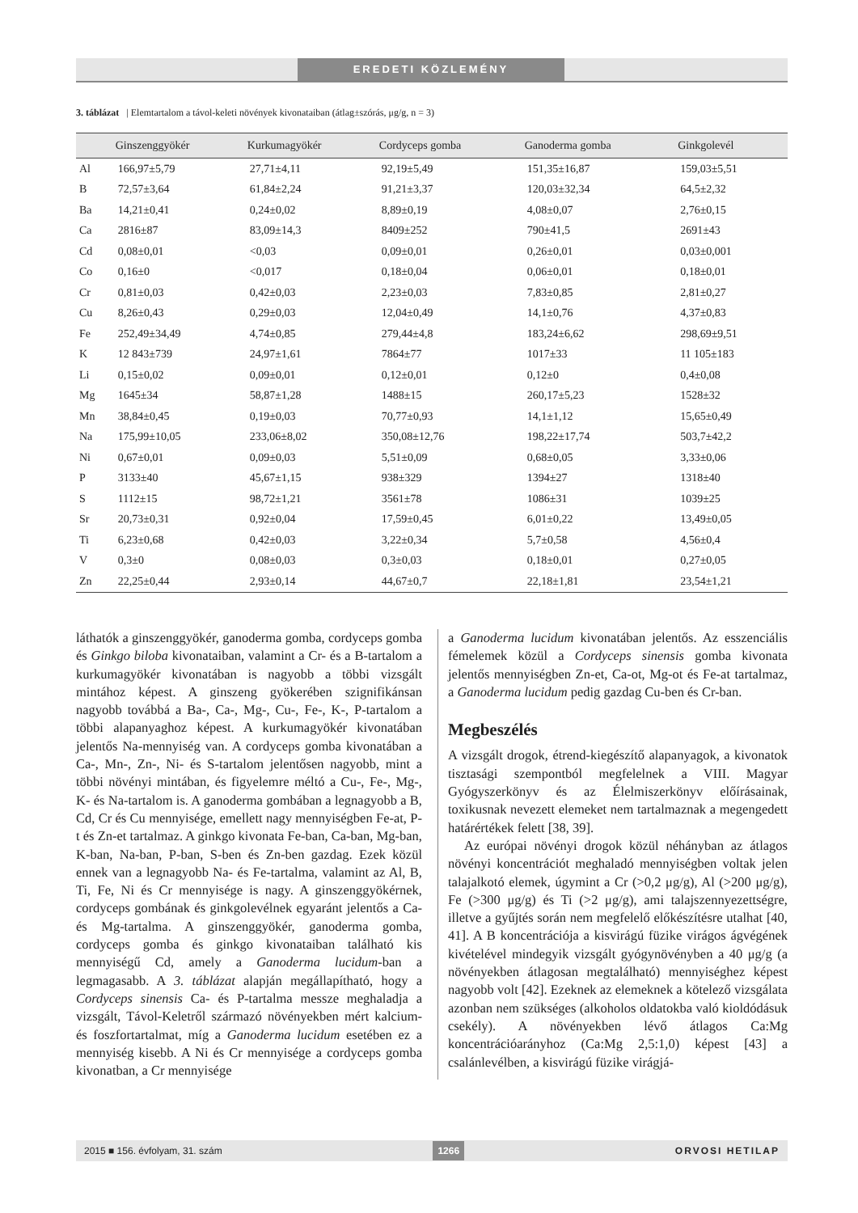EREDETI KÖZLEMÉNY
3. táblázat | Elemtartalom a távol-keleti növények kivonataiban (átlag±szórás, μg/g, n = 3)
| | Ginszenggyökér | Kurkumagyökér | Cordyceps gomba | Ganoderma gomba | Ginkgolevél |
| --- | --- | --- | --- | --- | --- |
| Al | 166,97±5,79 | 27,71±4,11 | 92,19±5,49 | 151,35±16,87 | 159,03±5,51 |
| B | 72,57±3,64 | 61,84±2,24 | 91,21±3,37 | 120,03±32,34 | 64,5±2,32 |
| Ba | 14,21±0,41 | 0,24±0,02 | 8,89±0,19 | 4,08±0,07 | 2,76±0,15 |
| Ca | 2816±87 | 83,09±14,3 | 8409±252 | 790±41,5 | 2691±43 |
| Cd | 0,08±0,01 | <0,03 | 0,09±0,01 | 0,26±0,01 | 0,03±0,001 |
| Co | 0,16±0 | <0,017 | 0,18±0,04 | 0,06±0,01 | 0,18±0,01 |
| Cr | 0,81±0,03 | 0,42±0,03 | 2,23±0,03 | 7,83±0,85 | 2,81±0,27 |
| Cu | 8,26±0,43 | 0,29±0,03 | 12,04±0,49 | 14,1±0,76 | 4,37±0,83 |
| Fe | 252,49±34,49 | 4,74±0,85 | 279,44±4,8 | 183,24±6,62 | 298,69±9,51 |
| K | 12 843±739 | 24,97±1,61 | 7864±77 | 1017±33 | 11 105±183 |
| Li | 0,15±0,02 | 0,09±0,01 | 0,12±0,01 | 0,12±0 | 0,4±0,08 |
| Mg | 1645±34 | 58,87±1,28 | 1488±15 | 260,17±5,23 | 1528±32 |
| Mn | 38,84±0,45 | 0,19±0,03 | 70,77±0,93 | 14,1±1,12 | 15,65±0,49 |
| Na | 175,99±10,05 | 233,06±8,02 | 350,08±12,76 | 198,22±17,74 | 503,7±42,2 |
| Ni | 0,67±0,01 | 0,09±0,03 | 5,51±0,09 | 0,68±0,05 | 3,33±0,06 |
| P | 3133±40 | 45,67±1,15 | 938±329 | 1394±27 | 1318±40 |
| S | 1112±15 | 98,72±1,21 | 3561±78 | 1086±31 | 1039±25 |
| Sr | 20,73±0,31 | 0,92±0,04 | 17,59±0,45 | 6,01±0,22 | 13,49±0,05 |
| Ti | 6,23±0,68 | 0,42±0,03 | 3,22±0,34 | 5,7±0,58 | 4,56±0,4 |
| V | 0,3±0 | 0,08±0,03 | 0,3±0,03 | 0,18±0,01 | 0,27±0,05 |
| Zn | 22,25±0,44 | 2,93±0,14 | 44,67±0,7 | 22,18±1,81 | 23,54±1,21 |
láthatók a ginszenggyökér, ganoderma gomba, cordyceps gomba és Ginkgo biloba kivonataiban, valamint a Cr- és a B-tartalom a kurkumagyökér kivonatában is nagyobb a többi vizsgált mintához képest. A ginszeng gyökerében szignifikánsan nagyobb továbbá a Ba-, Ca-, Mg-, Cu-, Fe-, K-, P-tartalom a többi alapanyaghoz képest. A kurkumagyökér kivonatában jelentős Na-mennyiség van. A cordyceps gomba kivonatában a Ca-, Mn-, Zn-, Ni- és S-tartalom jelentősen nagyobb, mint a többi növényi mintában, és figyelemre méltó a Cu-, Fe-, Mg-, K- és Na-tartalom is. A ganoderma gombában a legnagyobb a B, Cd, Cr és Cu mennyisége, emellett nagy mennyiségben Fe-at, P-t és Zn-et tartalmaz. A ginkgo kivonata Fe-ban, Ca-ban, Mg-ban, K-ban, Na-ban, P-ban, S-ben és Zn-ben gazdag. Ezek közül ennek van a legnagyobb Na- és Fe-tartalma, valamint az Al, B, Ti, Fe, Ni és Cr mennyisége is nagy. A ginszenggyökérnek, cordyceps gombának és ginkgolevélnek egyaránt jelentős a Ca- és Mg-tartalma. A ginszenggyökér, ganoderma gomba, cordyceps gomba és ginkgo kivonataiban található kis mennyiségű Cd, amely a Ganoderma lucidum-ban a legmagasabb. A 3. táblázat alapján megállapítható, hogy a Cordyceps sinensis Ca- és P-tartalma messze meghaladja a vizsgált, Távol-Keletről származó növényekben mért kalcium- és foszfortartalmat, míg a Ganoderma lucidum esetében ez a mennyiség kisebb. A Ni és Cr mennyisége a cordyceps gomba kivonatban, a Cr mennyisége
a Ganoderma lucidum kivonatában jelentős. Az esszenciális fémelemek közül a Cordyceps sinensis gomba kivonata jelentős mennyiségben Zn-et, Ca-ot, Mg-ot és Fe-at tartalmaz, a Ganoderma lucidum pedig gazdag Cu-ben és Cr-ban.
Megbeszélés
A vizsgált drogok, étrend-kiegészítő alapanyagok, a kivonatok tisztasági szempontból megfelelnek a VIII. Magyar Gyógyszerkönyv és az Élelmiszerkönyv előírásainak, toxikusnak nevezett elemeket nem tartalmaznak a megengedett határértékek felett [38, 39].
Az európai növényi drogok közül néhányban az átlagos növényi koncentrációt meghaladó mennyiségben voltak jelen talajalkotó elemek, úgymint a Cr (>0,2 μg/g), Al (>200 μg/g), Fe (>300 μg/g) és Ti (>2 μg/g), ami talajszennyezettségre, illetve a gyűjtés során nem megfelelő előkészítésre utalhat [40, 41]. A B koncentrációja a kisvirágú füzike virágos ágvégének kivételével mindegyik vizsgált gyógynövényben a 40 μg/g (a növényekben átlagosan megtalálható) mennyiséghez képest nagyobb volt [42]. Ezeknek az elemeknek a kötelező vizsgálata azonban nem szükséges (alkoholos oldatokba való kioldódásuk csekély). A növényekben lévő átlagos Ca:Mg koncentrációarányhoz (Ca:Mg 2,5:1,0) képest [43] a csalánlevélben, a kisvirágú füzike virágjá-
2015 ■ 156. évfolyam, 31. szám 1266 ORVOSI HETILAP